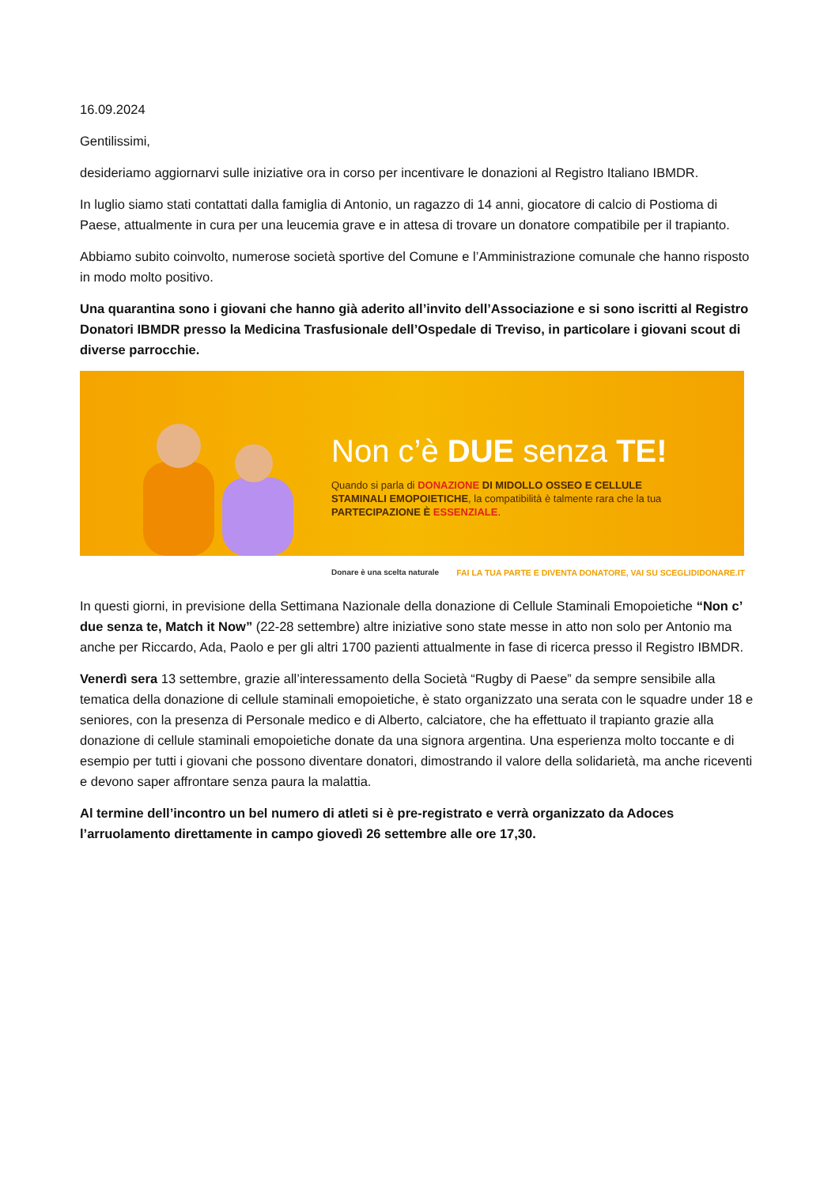16.09.2024
Gentilissimi,
desideriamo aggiornarvi sulle iniziative ora in corso per incentivare le donazioni al Registro Italiano IBMDR.
In luglio siamo stati contattati dalla famiglia di Antonio, un ragazzo di 14 anni, giocatore di calcio di Postioma di Paese, attualmente in cura per una leucemia grave e in attesa di trovare un donatore compatibile per il trapianto.
Abbiamo subito coinvolto, numerose società sportive del Comune e l’Amministrazione comunale che hanno risposto in modo molto positivo.
Una quarantina sono i giovani che hanno già aderito all’invito dell’Associazione e si sono iscritti al Registro Donatori IBMDR presso la Medicina Trasfusionale dell’Ospedale di Treviso, in particolare i giovani scout di diverse parrocchie.
Non c’è DUE senza TE!
Quando si parla di DONAZIONE DI MIDOLLO OSSEO E CELLULE STAMINALI EMOPOIETICHE, la compatibilità è talmente rara che la tua PARTECIPAZIONE È ESSENZIALE.
Donare è una scelta naturale FAI LA TUA PARTE E DIVENTA DONATORE, VAI SU SCEGLIDIDONARE.IT
In questi giorni, in previsione della Settimana Nazionale della donazione di Cellule Staminali Emopoietiche “Non c’ due senza te, Match it Now” (22-28 settembre) altre iniziative sono state messe in atto non solo per Antonio ma anche per Riccardo, Ada, Paolo e per gli altri 1700 pazienti attualmente in fase di ricerca presso il Registro IBMDR.
Venerdì sera 13 settembre, grazie all’interessamento della Società “Rugby di Paese” da sempre sensibile alla tematica della donazione di cellule staminali emopoietiche, è stato organizzato una serata con le squadre under 18 e seniores, con la presenza di Personale medico e di Alberto, calciatore, che ha effettuato il trapianto grazie alla donazione di cellule staminali emopoietiche donate da una signora argentina. Una esperienza molto toccante e di esempio per tutti i giovani che possono diventare donatori, dimostrando il valore della solidarietà, ma anche riceventi e devono saper affrontare senza paura la malattia.
Al termine dell’incontro un bel numero di atleti si è pre-registrato e verrà organizzato da Adoces l’arruolamento direttamente in campo giovedì 26 settembre alle ore 17,30.